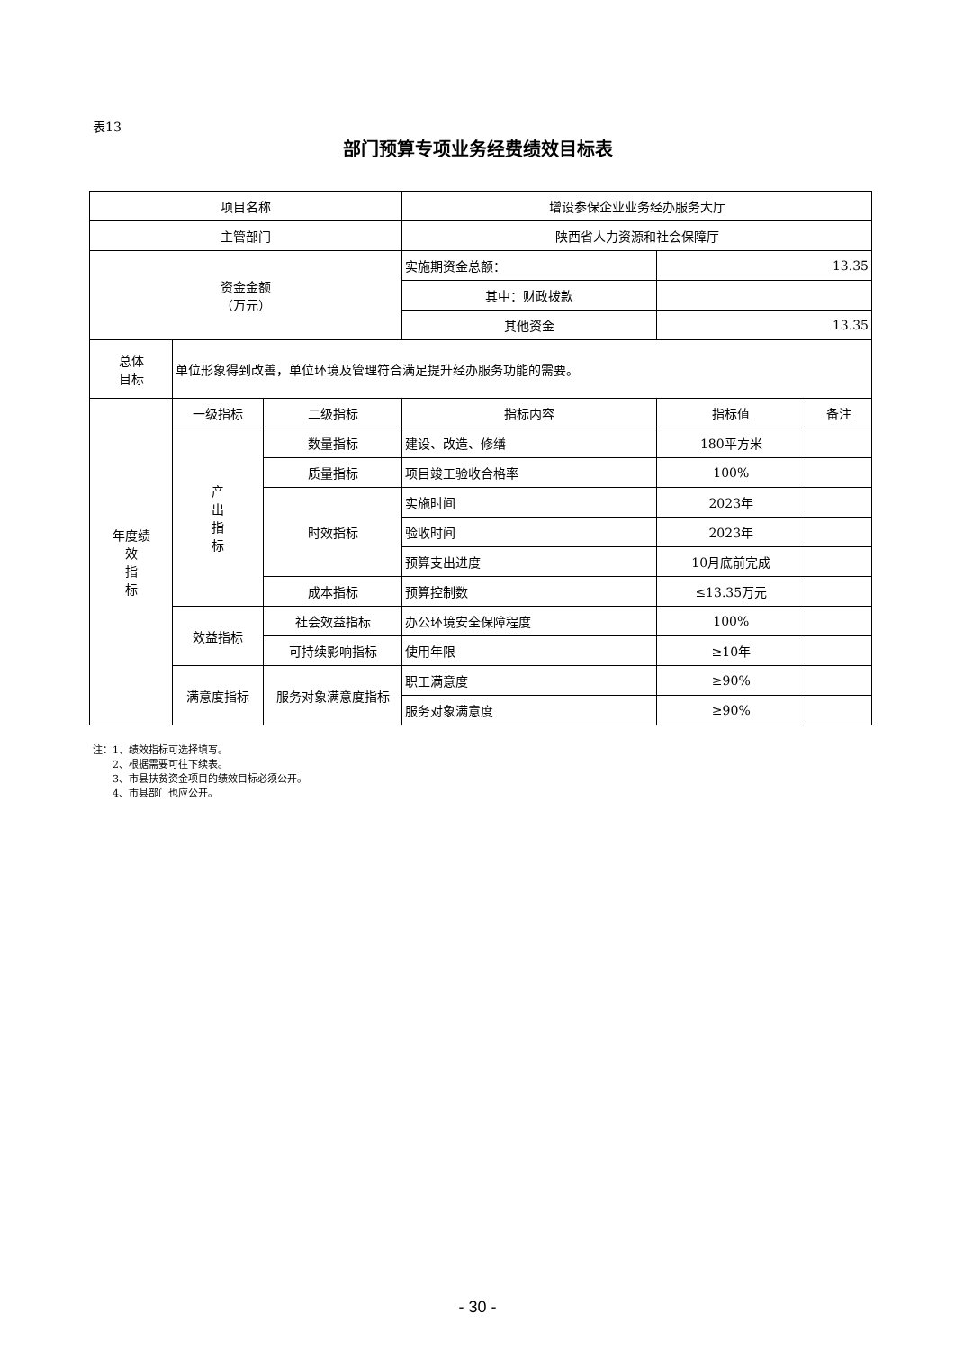表13
部门预算专项业务经费绩效目标表
| 项目名称 | | | 增设参保企业业务经办服务大厅 | | |
| 主管部门 | | | 陕西省人力资源和社会保障厅 | | |
| 资金金额 （万元） | | | 实施期资金总额： | 13.35 | |
| | | | 其中：财政拨款 | | |
| | | | 其他资金 | 13.35 | |
| 总体 目标 | 单位形象得到改善，单位环境及管理符合满足提升经办服务功能的需要。 | | | | |
| 年度绩 效 指 标 | 一级指标 | 二级指标 | 指标内容 | 指标值 | 备注 |
| | 产 出 指 标 | 数量指标 | 建设、改造、修缮 | 180平方米 | |
| | | 质量指标 | 项目竣工验收合格率 | 100% | |
| | | 时效指标 | 实施时间 | 2023年 | |
| | | | 验收时间 | 2023年 | |
| | | | 预算支出进度 | 10月底前完成 | |
| | | 成本指标 | 预算控制数 | ≤13.35万元 | |
| | 效益指标 | 社会效益指标 | 办公环境安全保障程度 | 100% | |
| | | 可持续影响指标 | 使用年限 | ≥10年 | |
| | 满意度指标 | 服务对象满意度指标 | 职工满意度 | ≥90% | |
| | | | 服务对象满意度 | ≥90% | |
注：1、绩效指标可选择填写。
  2、根据需要可往下续表。
  3、市县扶贫资金项目的绩效目标必须公开。
  4、市县部门也应公开。
- 30 -